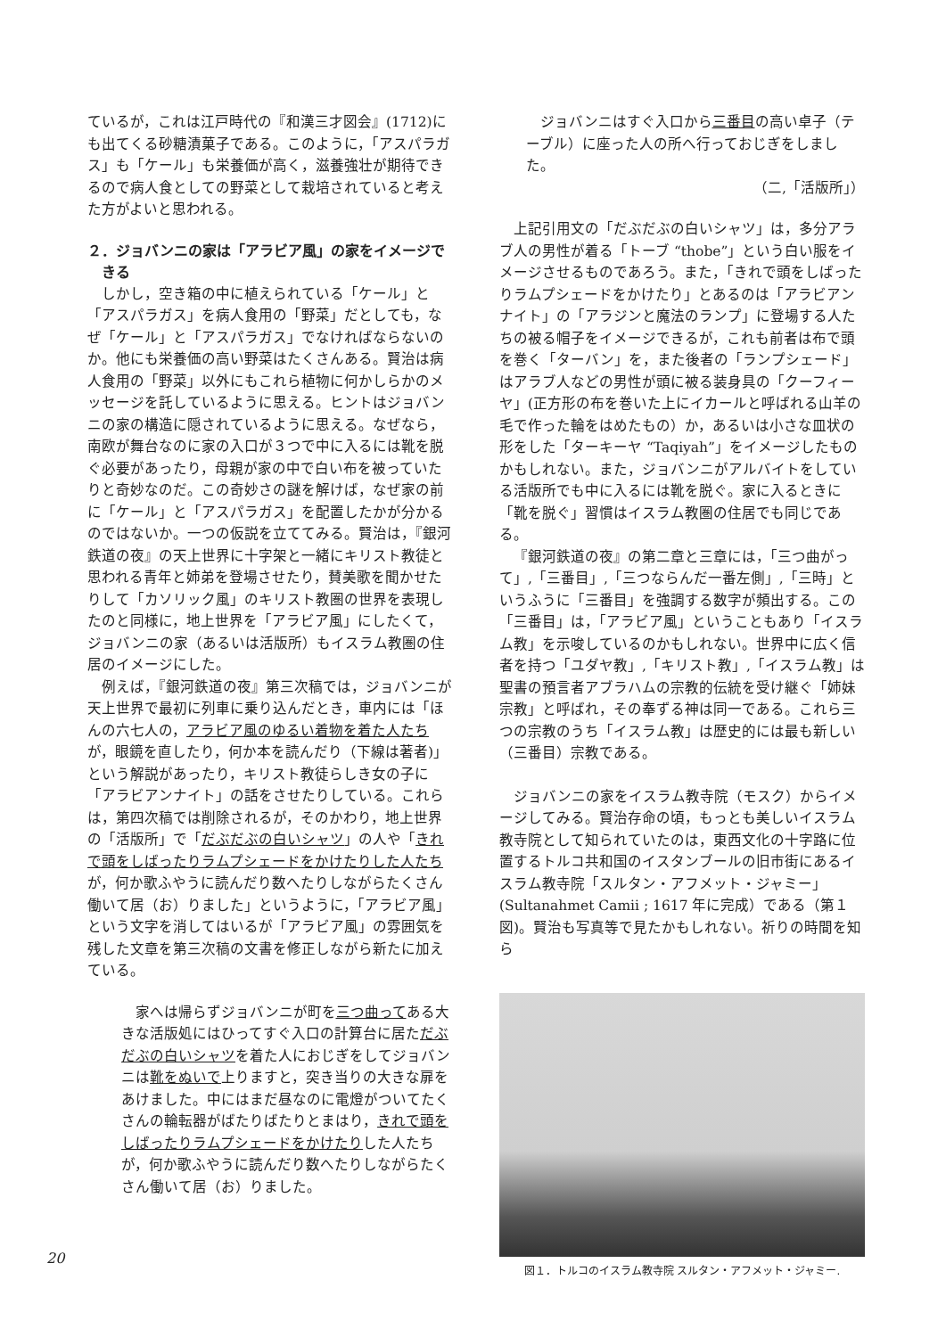ているが，これは江戸時代の『和漢三才図会』(1712)にも出てくる砂糖漬菓子である。このように，「アスパラガス」も「ケール」も栄養価が高く，滋養強壮が期待できるので病人食としての野菜として栽培されていると考えた方がよいと思われる。
２．ジョバンニの家は「アラビア風」の家をイメージできる
しかし，空き箱の中に植えられている「ケール」と「アスパラガス」を病人食用の「野菜」だとしても，なぜ「ケール」と「アスパラガス」でなければならないのか。他にも栄養価の高い野菜はたくさんある。賢治は病人食用の「野菜」以外にもこれら植物に何かしらかのメッセージを託しているように思える。ヒントはジョバンニの家の構造に隠されているように思える。なぜなら，南欧が舞台なのに家の入口が３つで中に入るには靴を脱ぐ必要があったり，母親が家の中で白い布を被っていたりと奇妙なのだ。この奇妙さの謎を解けば，なぜ家の前に「ケール」と「アスパラガス」を配置したかが分かるのではないか。一つの仮説を立ててみる。賢治は，『銀河鉄道の夜』の天上世界に十字架と一緒にキリスト教徒と思われる青年と姉弟を登場させたり，賛美歌を聞かせたりして「カソリック風」のキリスト教圏の世界を表現したのと同様に，地上世界を「アラビア風」にしたくて，ジョバンニの家（あるいは活版所）もイスラム教圏の住居のイメージにした。
例えば，『銀河鉄道の夜』第三次稿では，ジョバンニが天上世界で最初に列車に乗り込んだとき，車内には「ほんの六七人の，アラビア風のゆるい着物を着た人たちが，眼鏡を直したり，何か本を読んだり（下線は著者)」という解説があったり，キリスト教徒らしき女の子に「アラビアンナイト」の話をさせたりしている。これらは，第四次稿では削除されるが，そのかわり，地上世界の「活版所」で「だぶだぶの白いシャツ」の人や「きれで頭をしばったりラムプシェードをかけたりした人たちが，何か歌ふやうに読んだり数へたりしながらたくさん働いて居（お）りました」というように，「アラビア風」という文字を消してはいるが「アラビア風」の雰囲気を残した文章を第三次稿の文書を修正しながら新たに加えている。
家へは帰らずジョバンニが町を三つ曲ってある大きな活版処にはひってすぐ入口の計算台に居ただぶだぶの白いシャツを着た人におじぎをしてジョバンニは靴をぬいで上りますと，突き当りの大きな扉をあけました。中にはまだ昼なのに電燈がついてたくさんの輪転器がばたりばたりとまはり，きれで頭をしばったりラムプシェードをかけたりした人たちが，何か歌ふやうに読んだり数へたりしながらたくさん働いて居（お）りました。
ジョバンニはすぐ入口から三番目の高い卓子（テーブル）に座った人の所へ行っておじぎをしました。
（二,「活版所」）
上記引用文の「だぶだぶの白いシャツ」は，多分アラブ人の男性が着る「トーブ “thobe”」という白い服をイメージさせるものであろう。また，「きれで頭をしばったりラムプシェードをかけたり」とあるのは「アラビアンナイト」の「アラジンと魔法のランプ」に登場する人たちの被る帽子をイメージできるが，これも前者は布で頭を巻く「ターバン」を，また後者の「ランプシェード」はアラブ人などの男性が頭に被る装身具の「クーフィーヤ」(正方形の布を巻いた上にイカールと呼ばれる山羊の毛で作った輪をはめたもの）か，あるいは小さな皿状の形をした「ターキーヤ “Taqiyah”」をイメージしたものかもしれない。また，ジョバンニがアルバイトをしている活版所でも中に入るには靴を脱ぐ。家に入るときに「靴を脱ぐ」習慣はイスラム教圏の住居でも同じである。
『銀河鉄道の夜』の第二章と三章には，「三つ曲がって」,「三番目」,「三つならんだ一番左側」,「三時」というふうに「三番目」を強調する数字が頻出する。この「三番目」は，「アラビア風」ということもあり「イスラム教」を示唆しているのかもしれない。世界中に広く信者を持つ「ユダヤ教」,「キリスト教」,「イスラム教」は聖書の預言者アブラハムの宗教的伝統を受け継ぐ「姉妹宗教」と呼ばれ，その奉ずる神は同一である。これら三つの宗教のうち「イスラム教」は歴史的には最も新しい（三番目）宗教である。
ジョバンニの家をイスラム教寺院（モスク）からイメージしてみる。賢治存命の頃，もっとも美しいイスラム教寺院として知られていたのは，東西文化の十字路に位置するトルコ共和国のイスタンブールの旧市街にあるイスラム教寺院「スルタン・アフメット・ジャミー」(Sultanahmet Camii ; 1617 年に完成）である（第１図)。賢治も写真等で見たかもしれない。祈りの時間を知ら
図１．トルコのイスラム教寺院 スルタン・アフメット・ジャミー.
20